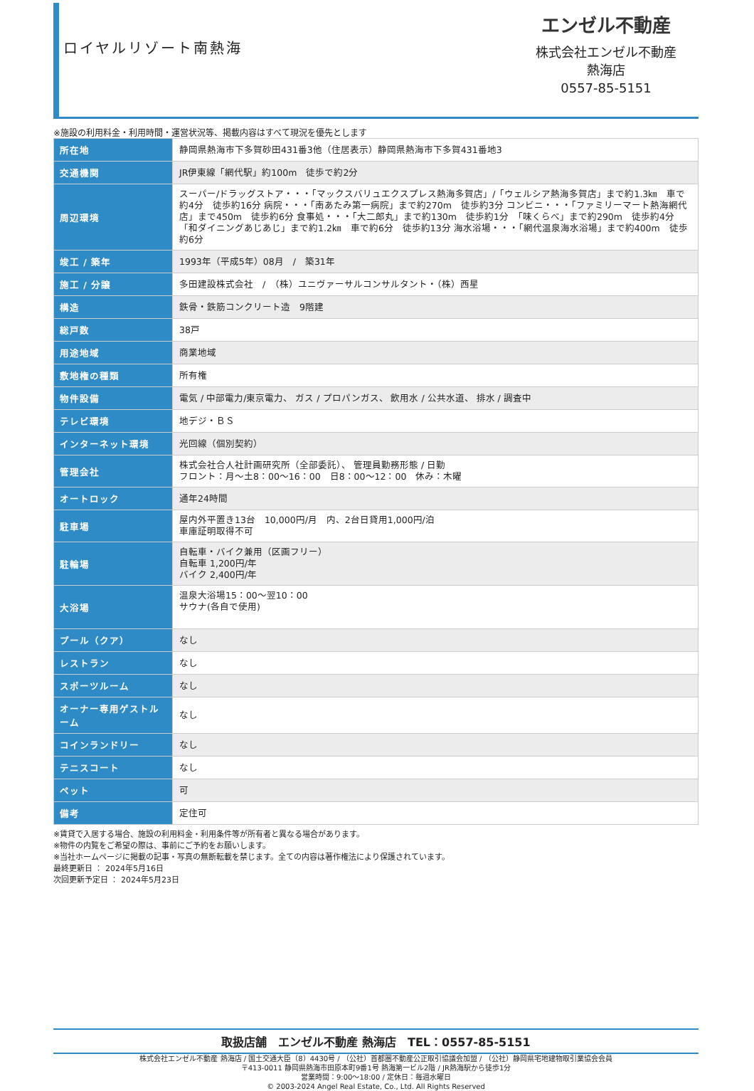ロイヤルリゾート南熱海
エンゼル不動産
株式会社エンゼル不動産
熱海店
0557-85-5151
※施設の利用料金・利用時間・運営状況等、掲載内容はすべて現況を優先とします
| 所在地 | 静岡県熱海市下多賀砂田431番3他（住居表示）静岡県熱海市下多賀431番地3 |
| 交通機関 | JR伊東線「網代駅」約100m 徒歩で約2分 |
| 周辺環境 | スーパー/ドラッグストア・・・「マックスバリュエクスプレス熱海多賀店」/「ウェルシア熱海多賀店」まで約1.3㎞ 車で約4分 徒歩約16分 病院・・・「南あたみ第一病院」まで約270m 徒歩約3分 コンビニ・・・「ファミリーマート熱海網代店」まで450m 徒歩約6分 食事処・・・「大二郎丸」まで約130m 徒歩約1分 「味くらべ」まで約290m 徒歩約4分 「和ダイニングあじあじ」まで約1.2㎞ 車で約6分 徒歩約13分 海水浴場・・・「網代温泉海水浴場」まで約400m 徒歩約6分 |
| 竣工 / 築年 | 1993年（平成5年）08月 / 築31年 |
| 施工 / 分譲 | 多田建設株式会社 / （株）ユニヴァーサルコンサルタント・（株）西星 |
| 構造 | 鉄骨・鉄筋コンクリート造 9階建 |
| 総戸数 | 38戸 |
| 用途地域 | 商業地域 |
| 敷地権の種類 | 所有権 |
| 物件設備 | 電気 / 中部電力/東京電力、 ガス / プロパンガス、 飲用水 / 公共水道、 排水 / 調査中 |
| テレビ環境 | 地デジ・ＢＳ |
| インターネット環境 | 光回線（個別契約） |
| 管理会社 | 株式会社合人社計画研究所（全部委託）、 管理員勤務形態 / 日勤 フロント：月～土8：00～16：00 日8：00～12：00 休み：木曜 |
| オートロック | 通年24時間 |
| 駐車場 | 屋内外平置き13台 10,000円/月 内、2台日貸用1,000円/泊 車庫証明取得不可 |
| 駐輪場 | 自転車・バイク兼用（区画フリー） 自転車 1,200円/年 バイク 2,400円/年 |
| 大浴場 | 温泉大浴場15：00～翌10：00 サウナ(各自で使用) |
| プール（クア） | なし |
| レストラン | なし |
| スポーツルーム | なし |
| オーナー専用ゲストルーム | なし |
| コインランドリー | なし |
| テニスコート | なし |
| ペット | 可 |
| 備考 | 定住可 |
※賃貸で入居する場合、施設の利用料金・利用条件等が所有者と異なる場合があります。
※物件の内覧をご希望の際は、事前にご予約をお願いします。
※当社ホームページに掲載の記事・写真の無断転載を禁じます。全ての内容は著作権法により保護されています。
最終更新日 ： 2024年5月16日
次回更新予定日 ： 2024年5月23日
取扱店舗　エンゼル不動産 熱海店　TEL：0557-85-5151
株式会社エンゼル不動産 熱海店 / 国土交通大臣（8）4430号 / （公社）首都圏不動産公正取引協議会加盟 / （公社）静岡県宅地建物取引業協会会員
〒413-0011 静岡県熱海市田原本町9番1号 熱海第一ビル2階 / JR熱海駅から徒歩1分
営業時間：9:00～18:00 / 定休日：毎週水曜日
© 2003-2024 Angel Real Estate, Co., Ltd. All Rights Reserved